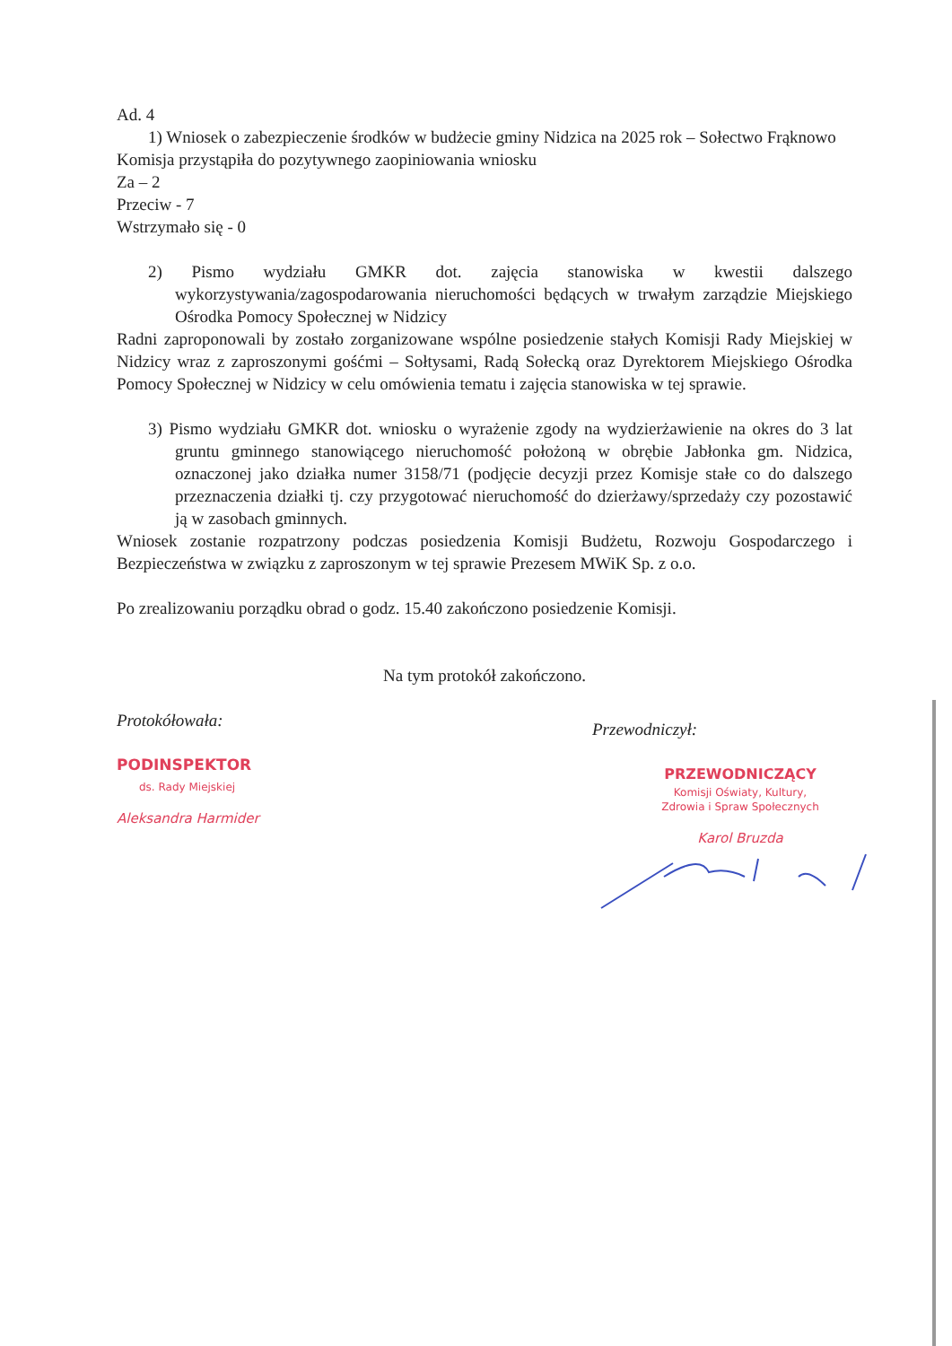Ad. 4
1) Wniosek o zabezpieczenie środków w budżecie gminy Nidzica na 2025 rok – Sołectwo Frąknowo
Komisja przystąpiła do pozytywnego zaopiniowania wniosku
Za – 2
Przeciw - 7
Wstrzymało się - 0
2) Pismo wydziału GMKR dot. zajęcia stanowiska w kwestii dalszego wykorzystywania/zagospodarowania nieruchomości będących w trwałym zarządzie Miejskiego Ośrodka Pomocy Społecznej w Nidzicy
Radni zaproponowali by zostało zorganizowane wspólne posiedzenie stałych Komisji Rady Miejskiej w Nidzicy wraz z zaproszonymi gośćmi – Sołtysami, Radą Sołecką oraz Dyrektorem Miejskiego Ośrodka Pomocy Społecznej w Nidzicy w celu omówienia tematu i zajęcia stanowiska w tej sprawie.
3) Pismo wydziału GMKR dot. wniosku o wyrażenie zgody na wydzierżawienie na okres do 3 lat gruntu gminnego stanowiącego nieruchomość położoną w obrębie Jabłonka gm. Nidzica, oznaczonej jako działka numer 3158/71 (podjęcie decyzji przez Komisje stałe co do dalszego przeznaczenia działki tj. czy przygotować nieruchomość do dzierżawy/sprzedaży czy pozostawić ją w zasobach gminnych.
Wniosek zostanie rozpatrzony podczas posiedzenia Komisji Budżetu, Rozwoju Gospodarczego i Bezpieczeństwa w związku z zaproszonym w tej sprawie Prezesem MWiK Sp. z o.o.
Po zrealizowaniu porządku obrad o godz. 15.40 zakończono posiedzenie Komisji.
Na tym protokół zakończono.
Protokółowała:
PODINSPEKTOR
ds. Rady Miejskiej
Aleksandra Harmider
Przewodniczył:
PRZEWODNICZĄCY
Komisji Oświaty, Kultury,
Zdrowia i Spraw Społecznych
Karol Bruzda